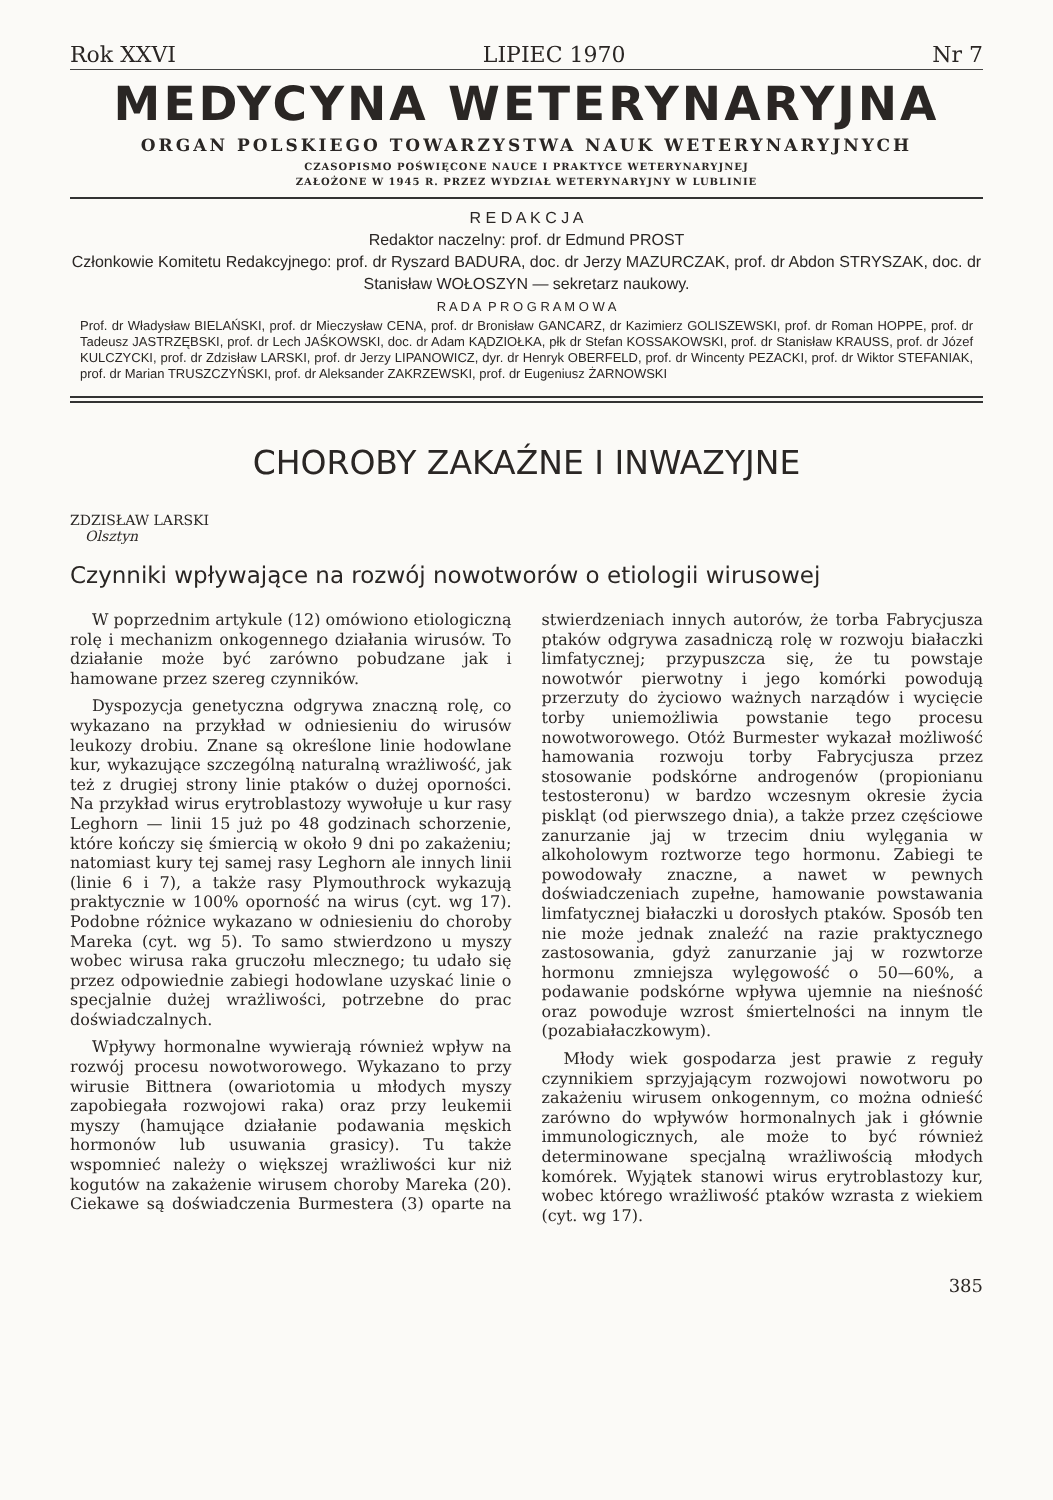Rok XXVI LIPIEC 1970 Nr 7
MEDYCYNA WETERYNARYJNA
ORGAN POLSKIEGO TOWARZYSTWA NAUK WETERYNARYJNYCH
CZASOPISMO POŚWIĘCONE NAUCE I PRAKTYCE WETERYNARYJNEJ
ZAŁOŻONE W 1945 R. PRZEZ WYDZIAŁ WETERYNARYJNY W LUBLINIE
R E D A K C J A
Redaktor naczelny: prof. dr Edmund PROST
Członkowie Komitetu Redakcyjnego: prof. dr Ryszard BADURA, doc. dr Jerzy MAZURCZAK, prof. dr Abdon STRYSZAK, doc. dr Stanisław WOŁOSZYN — sekretarz naukowy.
R A D A P R O G R A M O W A
Prof. dr Władysław BIELAŃSKI, prof. dr Mieczysław CENA, prof. dr Bronisław GANCARZ, dr Kazimierz GOLISZEWSKI, prof. dr Roman HOPPE, prof. dr Tadeusz JASTRZĘBSKI, prof. dr Lech JAŚKOWSKI, doc. dr Adam KĄDZIOŁKA, płk dr Stefan KOSSAKOWSKI, prof. dr Stanisław KRAUSS, prof. dr Józef KULCZYCKI, prof. dr Zdzisław LARSKI, prof. dr Jerzy LIPANOWICZ, dyr. dr Henryk OBERFELD, prof. dr Wincenty PEZACKI, prof. dr Wiktor STEFANIAK, prof. dr Marian TRUSZCZYŃSKI, prof. dr Aleksander ZAKRZEWSKI, prof. dr Eugeniusz ŻARNOWSKI
CHOROBY ZAKAŹNE I INWAZYJNE
ZDZISŁAW LARSKI
Olsztyn
Czynniki wpływające na rozwój nowotworów o etiologii wirusowej
W poprzednim artykule (12) omówiono etiologiczną rolę i mechanizm onkogennego działania wirusów. To działanie może być zarówno pobudzane jak i hamowane przez szereg czynników.
Dyspozycja genetyczna odgrywa znaczną rolę, co wykazano na przykład w odniesieniu do wirusów leukozy drobiu. Znane są określone linie hodowlane kur, wykazujące szczególną naturalną wrażliwość, jak też z drugiej strony linie ptaków o dużej oporności. Na przykład wirus erytroblastozy wywołuje u kur rasy Leghorn — linii 15 już po 48 godzinach schorzenie, które kończy się śmiercią w około 9 dni po zakażeniu; natomiast kury tej samej rasy Leghorn ale innych linii (linie 6 i 7), a także rasy Plymouthrock wykazują praktycznie w 100% oporność na wirus (cyt. wg 17). Podobne różnice wykazano w odniesieniu do choroby Mareka (cyt. wg 5). To samo stwierdzono u myszy wobec wirusa raka gruczołu mlecznego; tu udało się przez odpowiednie zabiegi hodowlane uzyskać linie o specjalnie dużej wrażliwości, potrzebne do prac doświadczalnych.
Wpływy hormonalne wywierają również wpływ na rozwój procesu nowotworowego. Wykazano to przy wirusie Bittnera (owariotomia u młodych myszy zapobiegała rozwojowi raka) oraz przy leukemii myszy (hamujące działanie podawania męskich hormonów lub usuwania grasicy). Tu także wspomnieć należy o większej wrażliwości kur niż kogutów na zakażenie wirusem choroby Mareka (20). Ciekawe są doświadczenia Burmestera (3) oparte na stwierdzeniach innych autorów, że torba Fabrycjusza ptaków odgrywa zasadniczą rolę w rozwoju białaczki limfatycznej; przypuszcza się, że tu powstaje nowotwór pierwotny i jego komórki powodują przerzuty do życiowo ważnych narządów i wycięcie torby uniemożliwia powstanie tego procesu nowotworowego. Otóż Burmester wykazał możliwość hamowania rozwoju torby Fabrycjusza przez stosowanie podskórne androgenów (propionianu testosteronu) w bardzo wczesnym okresie życia piskląt (od pierwszego dnia), a także przez częściowe zanurzanie jaj w trzecim dniu wylęgania w alkoholowym roztworze tego hormonu. Zabiegi te powodowały znaczne, a nawet w pewnych doświadczeniach zupełne, hamowanie powstawania limfatycznej białaczki u dorosłych ptaków. Sposób ten nie może jednak znaleźć na razie praktycznego zastosowania, gdyż zanurzanie jaj w rozwtorze hormonu zmniejsza wylęgowość o 50—60%, a podawanie podskórne wpływa ujemnie na nieśność oraz powoduje wzrost śmiertelności na innym tle (pozabiałaczkowym).
Młody wiek gospodarza jest prawie z reguły czynnikiem sprzyjającym rozwojowi nowotworu po zakażeniu wirusem onkogennym, co można odnieść zarówno do wpływów hormonalnych jak i głównie immunologicznych, ale może to być również determinowane specjalną wrażliwością młodych komórek. Wyjątek stanowi wirus erytroblastozy kur, wobec którego wrażliwość ptaków wzrasta z wiekiem (cyt. wg 17).
385